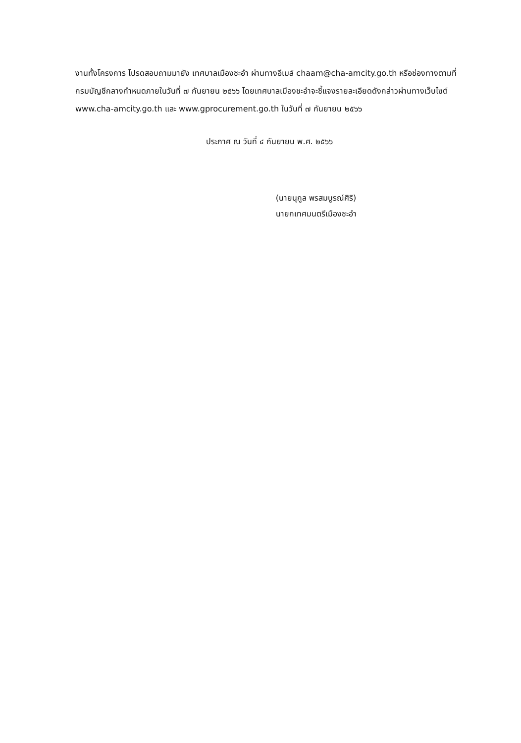งานทั้งโครงการ โปรดสอบถามมายัง เทศบาลเมืองชะอำ ผ่านทางอีเมล์ chaam@cha-amcity.go.th หรือช่องทางตามที่กรมบัญชีกลางกำหนดภายในวันที่ ๗ กันยายน ๒๕๖๖ โดยเทศบาลเมืองชะอำจะชี้แจงรายละเอียดดังกล่าวผ่านทางเว็บไซต์ www.cha-amcity.go.th และ www.gprocurement.go.th ในวันที่ ๗ กันยายน ๒๕๖๖
ประกาศ ณ วันที่ ๔ กันยายน พ.ศ. ๒๕๖๖
(นายนุกูล พรสมบูรณ์ศิริ)
นายกเทศมนตรีเมืองชะอำ